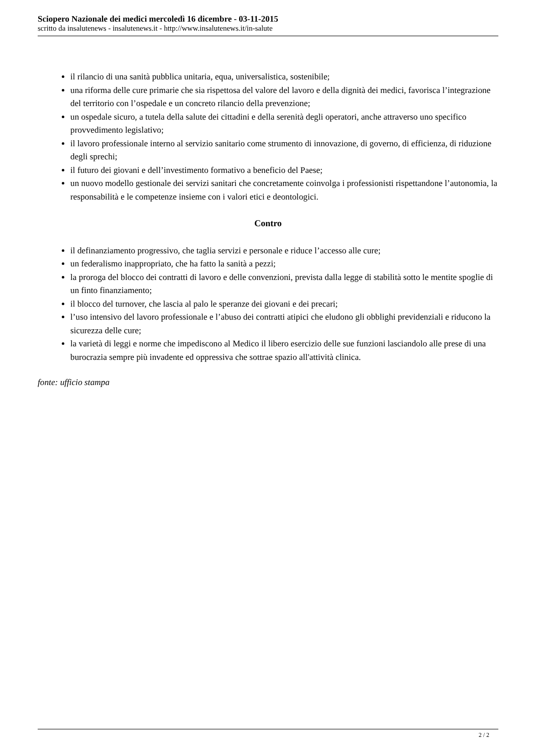Sciopero Nazionale dei medici mercoledì 16 dicembre - 03-11-2015
scritto da insalutenews - insalutenews.it - http://www.insalutenews.it/in-salute
il rilancio di una sanità pubblica unitaria, equa, universalistica, sostenibile;
una riforma delle cure primarie che sia rispettosa del valore del lavoro e della dignità dei medici, favorisca l’integrazione del territorio con l’ospedale e un concreto rilancio della prevenzione;
un ospedale sicuro, a tutela della salute dei cittadini e della serenità degli operatori, anche attraverso uno specifico provvedimento legislativo;
il lavoro professionale interno al servizio sanitario come strumento di innovazione, di governo, di efficienza, di riduzione degli sprechi;
il futuro dei giovani e dell’investimento formativo a beneficio del Paese;
un nuovo modello gestionale dei servizi sanitari che concretamente coinvolga i professionisti rispettandone l’autonomia, la responsabilità e le competenze insieme con i valori etici e deontologici.
Contro
il definanziamento progressivo, che taglia servizi e personale e riduce l’accesso alle cure;
un federalismo inappropriato, che ha fatto la sanità a pezzi;
la proroga del blocco dei contratti di lavoro e delle convenzioni, prevista dalla legge di stabilità sotto le mentite spoglie di un finto finanziamento;
il blocco del turnover, che lascia al palo le speranze dei giovani e dei precari;
l’uso intensivo del lavoro professionale e l’abuso dei contratti atipici che eludono gli obblighi previdenziali e riducono la sicurezza delle cure;
la varietà di leggi e norme che impediscono al Medico il libero esercizio delle sue funzioni lasciandolo alle prese di una burocrazia sempre più invadente ed oppressiva che sottrae spazio all'attività clinica.
fonte: ufficio stampa
2 / 2